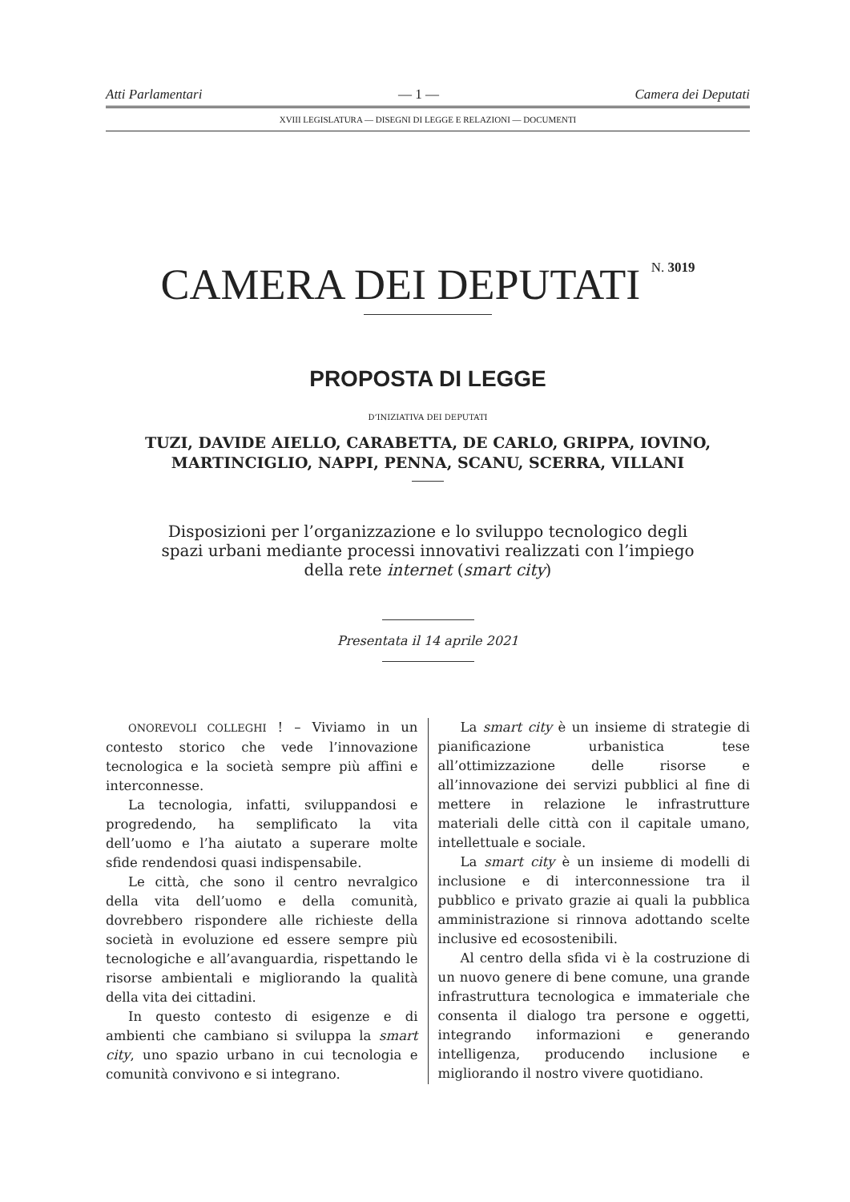Atti Parlamentari — 1 — Camera dei Deputati
XVIII LEGISLATURA — DISEGNI DI LEGGE E RELAZIONI — DOCUMENTI
CAMERA DEI DEPUTATI N. 3019
PROPOSTA DI LEGGE
D’INIZIATIVA DEI DEPUTATI
TUZI, DAVIDE AIELLO, CARABETTA, DE CARLO, GRIPPA, IOVINO,
MARTINCIGLIO, NAPPI, PENNA, SCANU, SCERRA, VILLANI
Disposizioni per l’organizzazione e lo sviluppo tecnologico degli
spazi urbani mediante processi innovativi realizzati con l’impiego
della rete internet (smart city)
Presentata il 14 aprile 2021
ONOREVOLI COLLEGHI ! – Viviamo in un contesto storico che vede l’innovazione tecnologica e la società sempre più affini e interconnesse.
La tecnologia, infatti, sviluppandosi e progredendo, ha semplificato la vita dell’uomo e l’ha aiutato a superare molte sfide rendendosi quasi indispensabile.
Le città, che sono il centro nevralgico della vita dell’uomo e della comunità, dovrebbero rispondere alle richieste della società in evoluzione ed essere sempre più tecnologiche e all’avanguardia, rispettando le risorse ambientali e migliorando la qualità della vita dei cittadini.
In questo contesto di esigenze e di ambienti che cambiano si sviluppa la smart city, uno spazio urbano in cui tecnologia e comunità convivono e si integrano.
La smart city è un insieme di strategie di pianificazione urbanistica tese all’ottimizzazione delle risorse e all’innovazione dei servizi pubblici al fine di mettere in relazione le infrastrutture materiali delle città con il capitale umano, intellettuale e sociale.
La smart city è un insieme di modelli di inclusione e di interconnessione tra il pubblico e privato grazie ai quali la pubblica amministrazione si rinnova adottando scelte inclusive ed ecosostenibili.
Al centro della sfida vi è la costruzione di un nuovo genere di bene comune, una grande infrastruttura tecnologica e immateriale che consenta il dialogo tra persone e oggetti, integrando informazioni e generando intelligenza, producendo inclusione e migliorando il nostro vivere quotidiano.